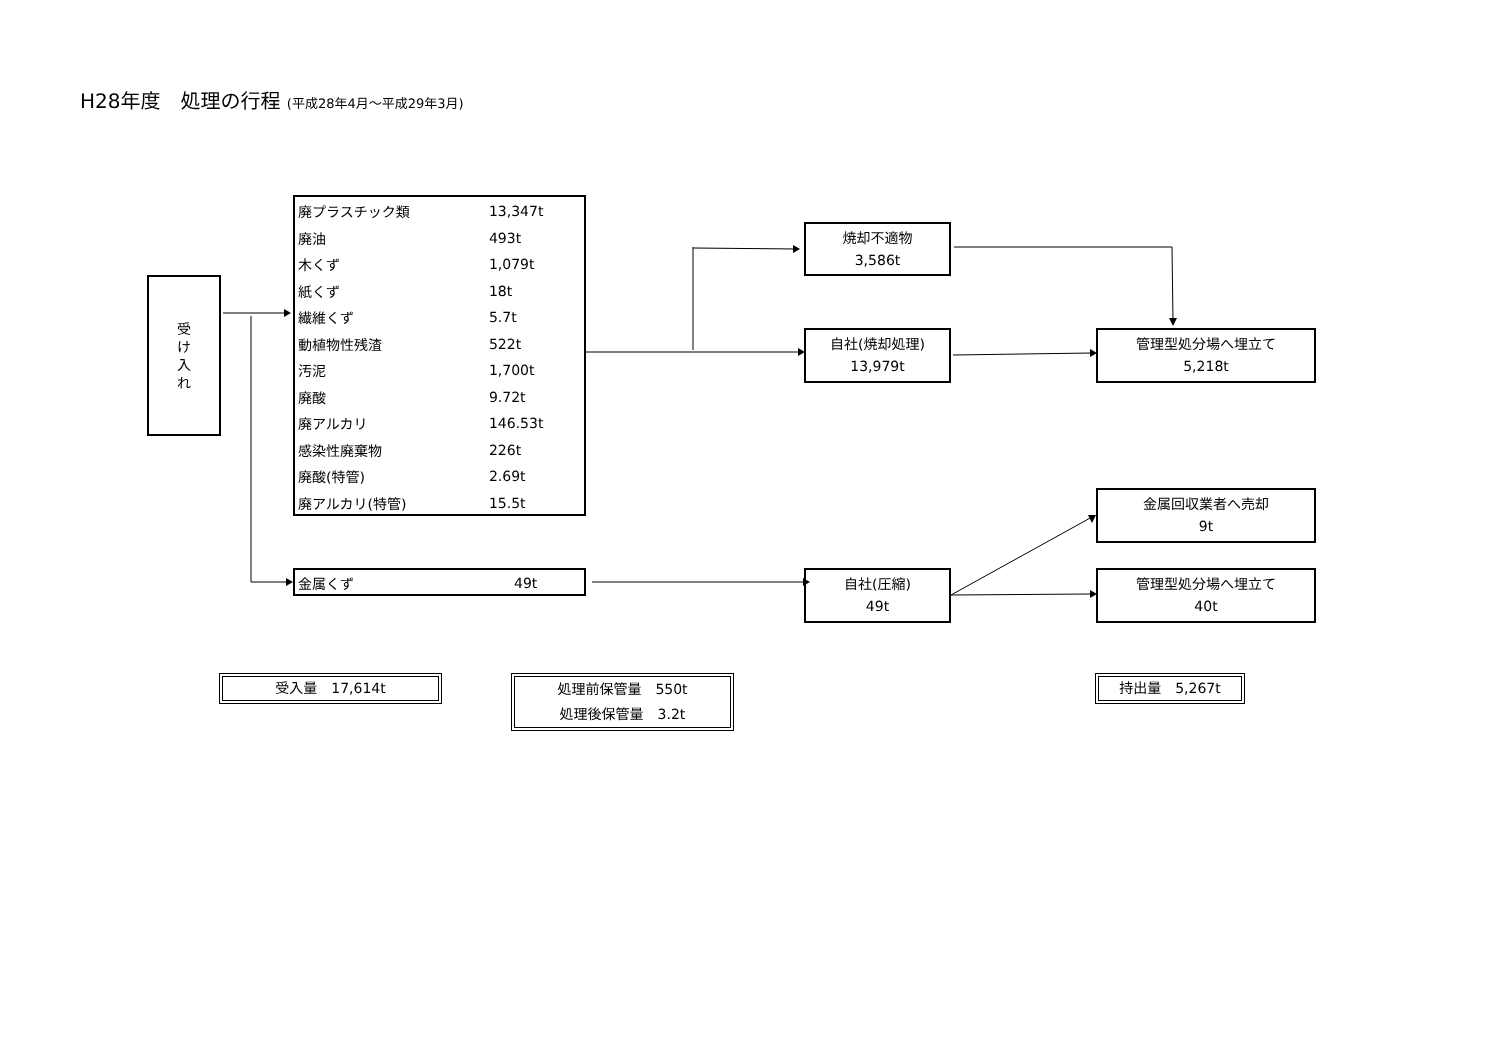H28年度　処理の行程 (平成28年4月～平成29年3月)
受
け
入
れ
| 廃プラスチック類 | 13,347t |
| 廃油 | 493t |
| 木くず | 1,079t |
| 紙くず | 18t |
| 繊維くず | 5.7t |
| 動植物性残渣 | 522t |
| 汚泥 | 1,700t |
| 廃酸 | 9.72t |
| 廃アルカリ | 146.53t |
| 感染性廃棄物 | 226t |
| 廃酸(特管) | 2.69t |
| 廃アルカリ(特管) | 15.5t |
| 金属くず | 49t |
焼却不適物
3,586t
自社(焼却処理)
13,979t
自社(圧縮)
49t
管理型処分場へ埋立て
5,218t
金属回収業者へ売却
9t
管理型処分場へ埋立て
40t
受入量　17,614t
処理前保管量　550t
処理後保管量　3.2t
持出量　5,267t